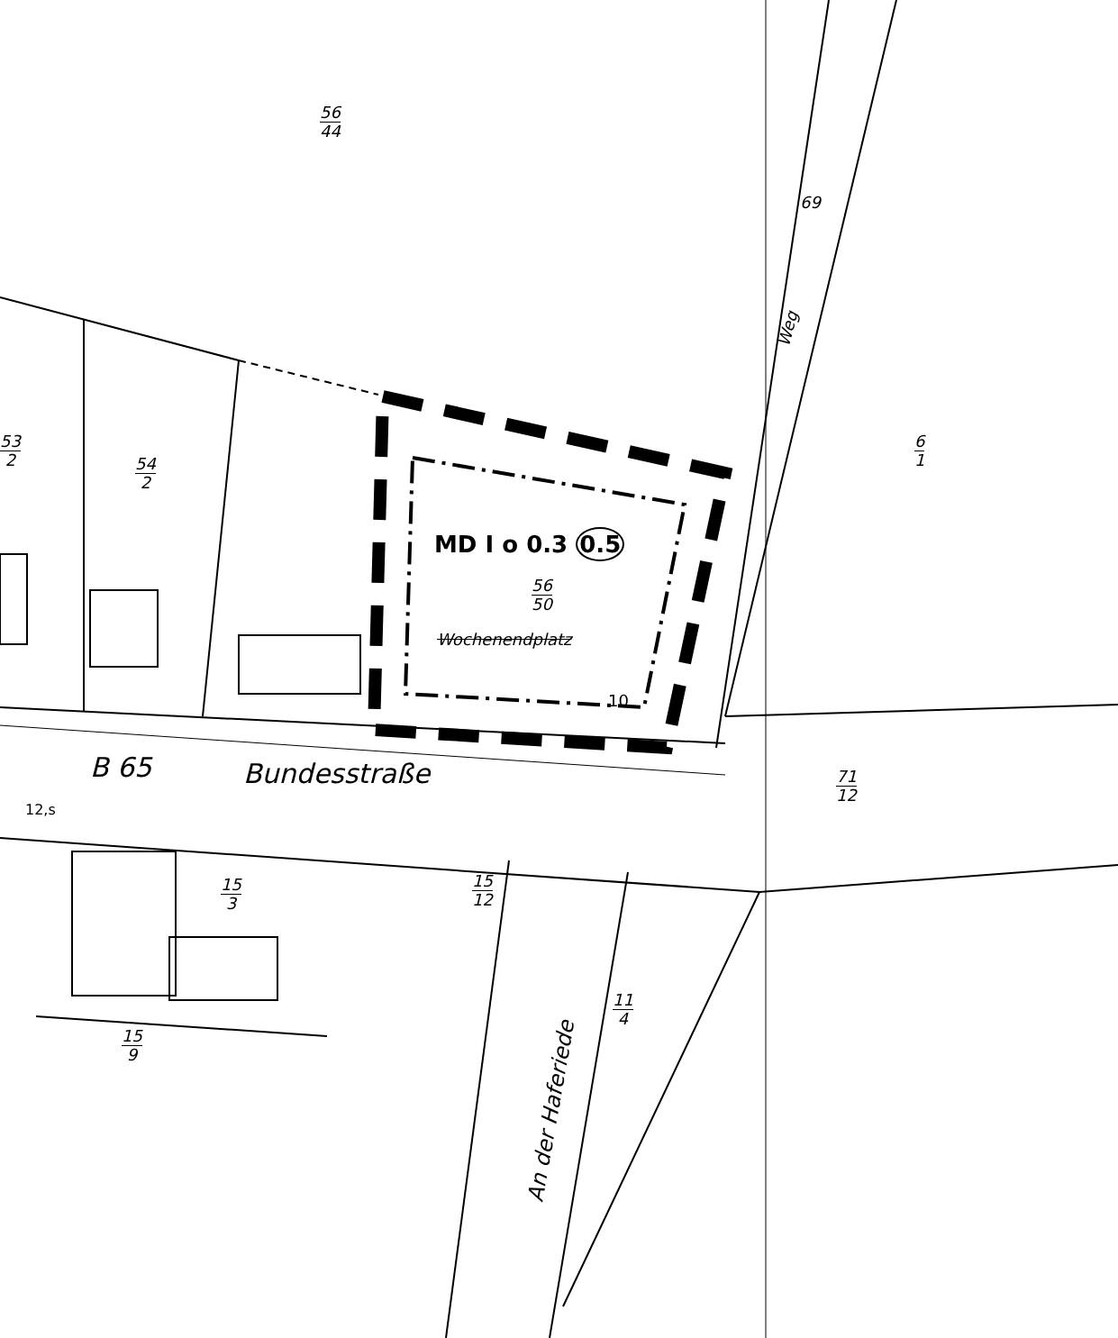56
44
69
Weg
53
2
54
2
6
1
MD I o 0.3 0.5
56
50
Wochenendplatz
10
B 65 Bundesstraße 71
12
12,s
15
3
15
12
11
4
15
9
An der Haferiede